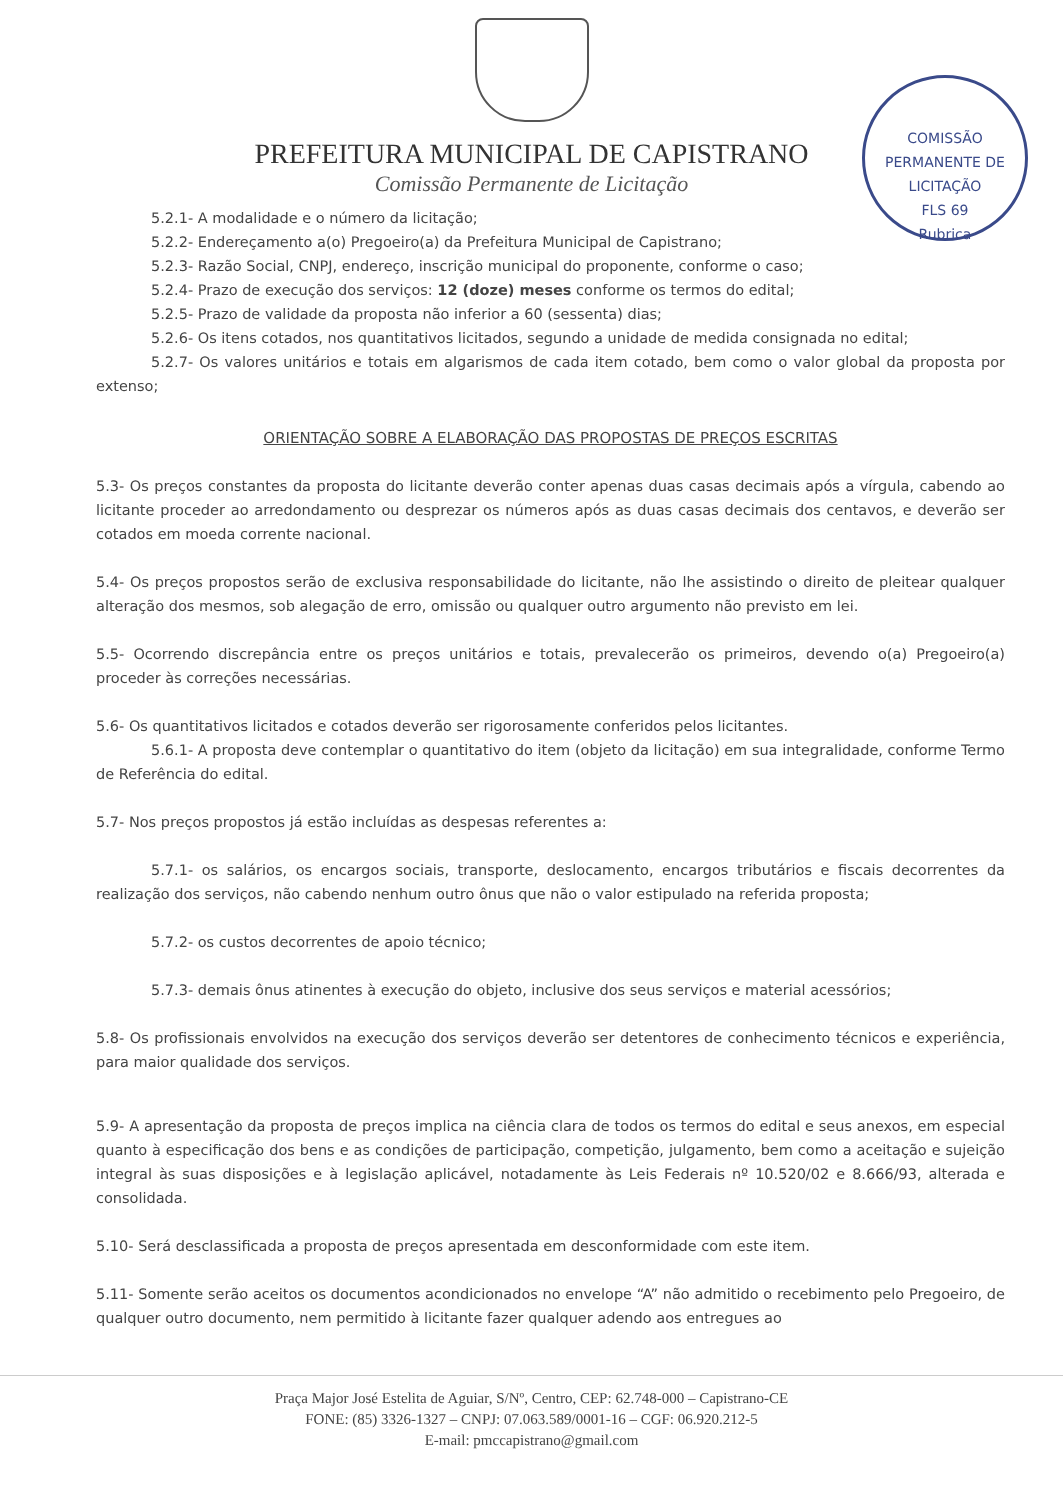PREFEITURA MUNICIPAL DE CAPISTRANO
Comissão Permanente de Licitação
COMISSÃO PERMANENTE DE LICITAÇÃO
FLS 69
Rubrica
5.2.1- A modalidade e o número da licitação;
5.2.2- Endereçamento a(o) Pregoeiro(a) da Prefeitura Municipal de Capistrano;
5.2.3- Razão Social, CNPJ, endereço, inscrição municipal do proponente, conforme o caso;
5.2.4- Prazo de execução dos serviços: 12 (doze) meses conforme os termos do edital;
5.2.5- Prazo de validade da proposta não inferior a 60 (sessenta) dias;
5.2.6- Os itens cotados, nos quantitativos licitados, segundo a unidade de medida consignada no edital;
5.2.7- Os valores unitários e totais em algarismos de cada item cotado, bem como o valor global da proposta por extenso;
ORIENTAÇÃO SOBRE A ELABORAÇÃO DAS PROPOSTAS DE PREÇOS ESCRITAS
5.3- Os preços constantes da proposta do licitante deverão conter apenas duas casas decimais após a vírgula, cabendo ao licitante proceder ao arredondamento ou desprezar os números após as duas casas decimais dos centavos, e deverão ser cotados em moeda corrente nacional.
5.4- Os preços propostos serão de exclusiva responsabilidade do licitante, não lhe assistindo o direito de pleitear qualquer alteração dos mesmos, sob alegação de erro, omissão ou qualquer outro argumento não previsto em lei.
5.5- Ocorrendo discrepância entre os preços unitários e totais, prevalecerão os primeiros, devendo o(a) Pregoeiro(a) proceder às correções necessárias.
5.6- Os quantitativos licitados e cotados deverão ser rigorosamente conferidos pelos licitantes.
5.6.1- A proposta deve contemplar o quantitativo do item (objeto da licitação) em sua integralidade, conforme Termo de Referência do edital.
5.7- Nos preços propostos já estão incluídas as despesas referentes a:
5.7.1- os salários, os encargos sociais, transporte, deslocamento, encargos tributários e fiscais decorrentes da realização dos serviços, não cabendo nenhum outro ônus que não o valor estipulado na referida proposta;
5.7.2- os custos decorrentes de apoio técnico;
5.7.3- demais ônus atinentes à execução do objeto, inclusive dos seus serviços e material acessórios;
5.8- Os profissionais envolvidos na execução dos serviços deverão ser detentores de conhecimento técnicos e experiência, para maior qualidade dos serviços.
5.9- A apresentação da proposta de preços implica na ciência clara de todos os termos do edital e seus anexos, em especial quanto à especificação dos bens e as condições de participação, competição, julgamento, bem como a aceitação e sujeição integral às suas disposições e à legislação aplicável, notadamente às Leis Federais nº 10.520/02 e 8.666/93, alterada e consolidada.
5.10- Será desclassificada a proposta de preços apresentada em desconformidade com este item.
5.11- Somente serão aceitos os documentos acondicionados no envelope “A” não admitido o recebimento pelo Pregoeiro, de qualquer outro documento, nem permitido à licitante fazer qualquer adendo aos entregues ao
Praça Major José Estelita de Aguiar, S/Nº, Centro, CEP: 62.748-000 – Capistrano-CE
FONE: (85) 3326-1327 – CNPJ: 07.063.589/0001-16 – CGF: 06.920.212-5
E-mail: pmccapistrano@gmail.com